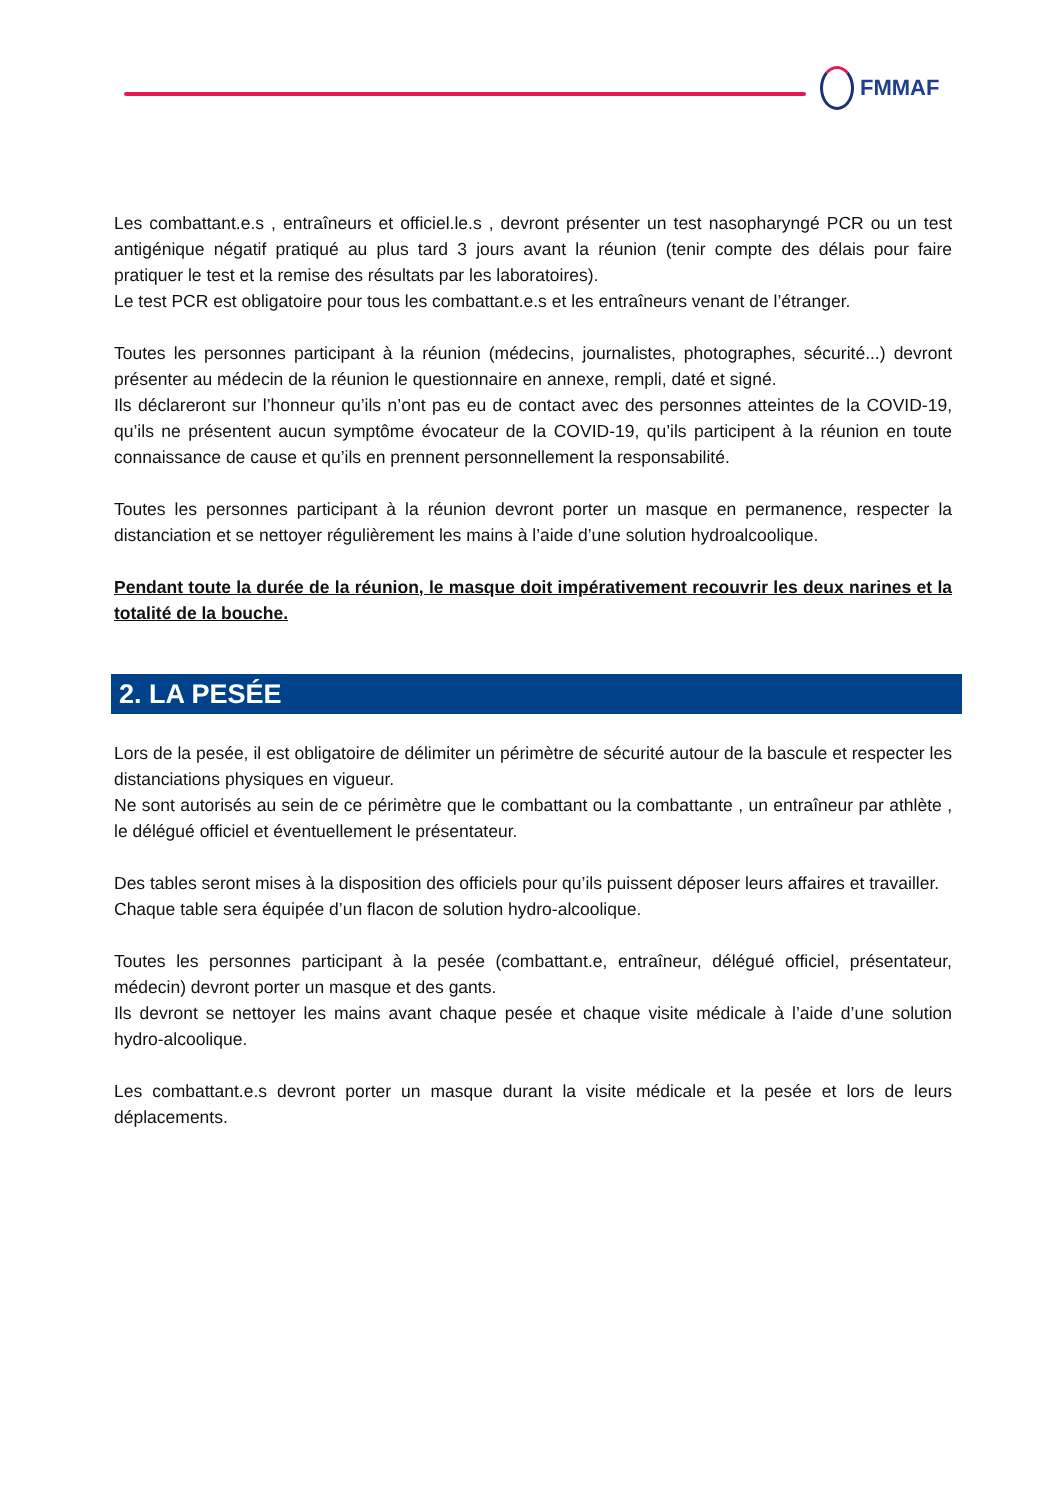FMMAF
Les combattant.e.s , entraîneurs et officiel.le.s , devront présenter un test nasopharyngé PCR ou un test antigénique négatif pratiqué au plus tard 3 jours avant la réunion (tenir compte des délais pour faire pratiquer le test et la remise des résultats par les laboratoires).
Le test PCR est obligatoire pour tous les combattant.e.s et les entraîneurs venant de l’étranger.
Toutes les personnes participant à la réunion (médecins, journalistes, photographes, sécurité...) devront présenter au médecin de la réunion le questionnaire en annexe, rempli, daté et signé.
Ils déclareront sur l’honneur qu’ils n’ont pas eu de contact avec des personnes atteintes de la COVID-19, qu’ils ne présentent aucun symptôme évocateur de la COVID-19, qu’ils participent à la réunion en toute connaissance de cause et qu’ils en prennent personnellement la responsabilité.
Toutes les personnes participant à la réunion devront porter un masque en permanence, respecter la distanciation et se nettoyer régulièrement les mains à l’aide d’une solution hydroalcoolique.
Pendant toute la durée de la réunion, le masque doit impérativement recouvrir les deux narines et la totalité de la bouche.
2. LA PESÉE
Lors de la pesée, il est obligatoire de délimiter un périmètre de sécurité autour de la bascule et respecter les distanciations physiques en vigueur.
Ne sont autorisés au sein de ce périmètre que le combattant ou la combattante , un entraîneur par athlète , le délégué officiel et éventuellement le présentateur.
Des tables seront mises à la disposition des officiels pour qu’ils puissent déposer leurs affaires et travailler.
Chaque table sera équipée d’un flacon de solution hydro-alcoolique.
Toutes les personnes participant à la pesée (combattant.e, entraîneur, délégué officiel, présentateur, médecin) devront porter un masque et des gants.
Ils devront se nettoyer les mains avant chaque pesée et chaque visite médicale à l’aide d’une solution hydro-alcoolique.
Les combattant.e.s devront porter un masque durant la visite médicale et la pesée et lors de leurs déplacements.